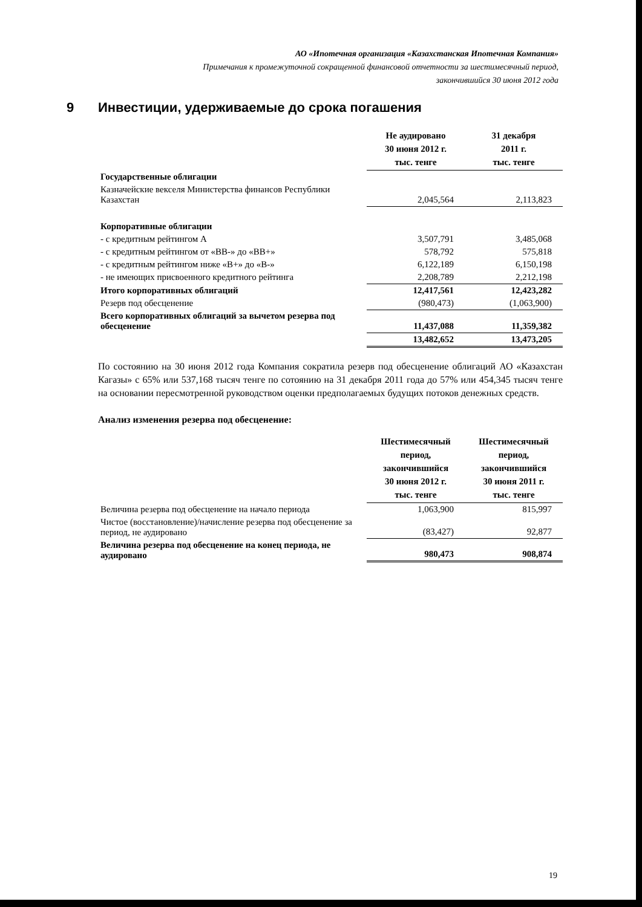АО «Ипотечная организация «Казахстанская Ипотечная Компания»
Примечания к промежуточной сокращенной финансовой отчетности за шестимесячный период,
закончившийся 30 июня 2012 года
9 Инвестиции, удерживаемые до срока погашения
| | Не аудировано 30 июня 2012 г. тыс. тенге | 31 декабря 2011 г. тыс. тенге |
| --- | --- | --- |
| Государственные облигации | | |
| Казначейские векселя Министерства финансов Республики Казахстан | 2,045,564 | 2,113,823 |
| Корпоративные облигации | | |
| - с кредитным рейтингом А | 3,507,791 | 3,485,068 |
| - с кредитным рейтингом от «ВВ-» до «ВВ+» | 578,792 | 575,818 |
| - с кредитным рейтингом ниже «В+» до «В-» | 6,122,189 | 6,150,198 |
| - не имеющих присвоенного кредитного рейтинга | 2,208,789 | 2,212,198 |
| Итого корпоративных облигаций | 12,417,561 | 12,423,282 |
| Резерв под обесценение | (980,473) | (1,063,900) |
| Всего корпоративных облигаций за вычетом резерва под обесценение | 11,437,088 | 11,359,382 |
| | 13,482,652 | 13,473,205 |
По состоянию на 30 июня 2012 года Компания сократила резерв под обесценение облигаций АО «Казахстан Кагазы» с 65% или 537,168 тысяч тенге по сотоянию на 31 декабря 2011 года до 57% или 454,345 тысяч тенге на основании пересмотренной руководством оценки предполагаемых будущих потоков денежных средств.
Анализ изменения резерва под обесценение:
| | Шестимесячный период, закончившийся 30 июня 2012 г. тыс. тенге | Шестимесячный период, закончившийся 30 июня 2011 г. тыс. тенге |
| --- | --- | --- |
| Величина резерва под обесценение на начало периода | 1,063,900 | 815,997 |
| Чистое (восстановление)/начисление резерва под обесценение за период, не аудировано | (83,427) | 92,877 |
| Величина резерва под обесценение на конец периода, не аудировано | 980,473 | 908,874 |
19